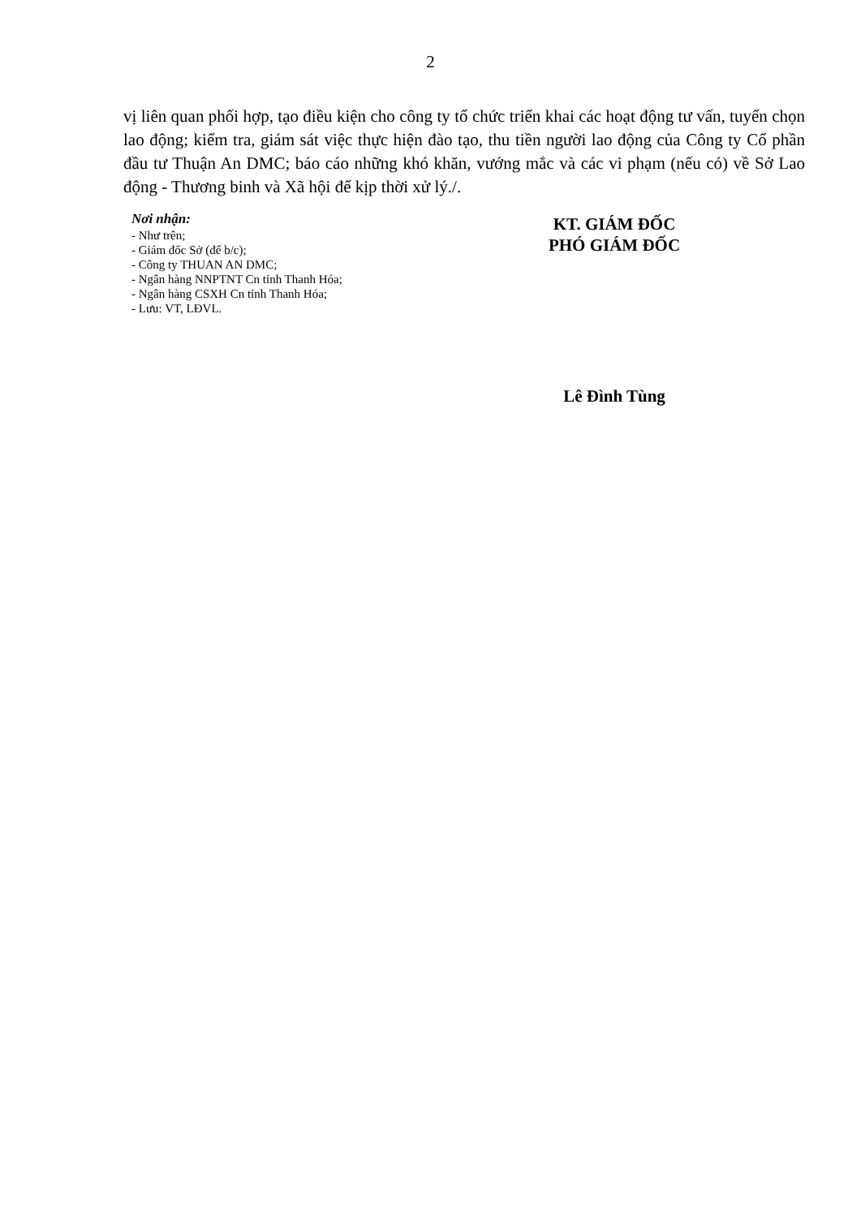2
vị liên quan phối hợp, tạo điều kiện cho công ty tổ chức triển khai các hoạt động tư vấn, tuyển chọn lao động; kiểm tra, giám sát việc thực hiện đào tạo, thu tiền người lao động của Công ty Cổ phần đầu tư Thuận An DMC; báo cáo những khó khăn, vướng mắc và các vi phạm (nếu có) về Sở Lao động - Thương binh và Xã hội để kịp thời xử lý./.
Nơi nhận:
- Như trên;
- Giám đốc Sở (để b/c);
- Công ty THUAN AN DMC;
- Ngân hàng NNPTNT Cn tỉnh Thanh Hóa;
- Ngân hàng CSXH Cn tỉnh Thanh Hóa;
- Lưu: VT, LĐVL.
KT. GIÁM ĐỐC
PHÓ GIÁM ĐỐC
Lê Đình Tùng